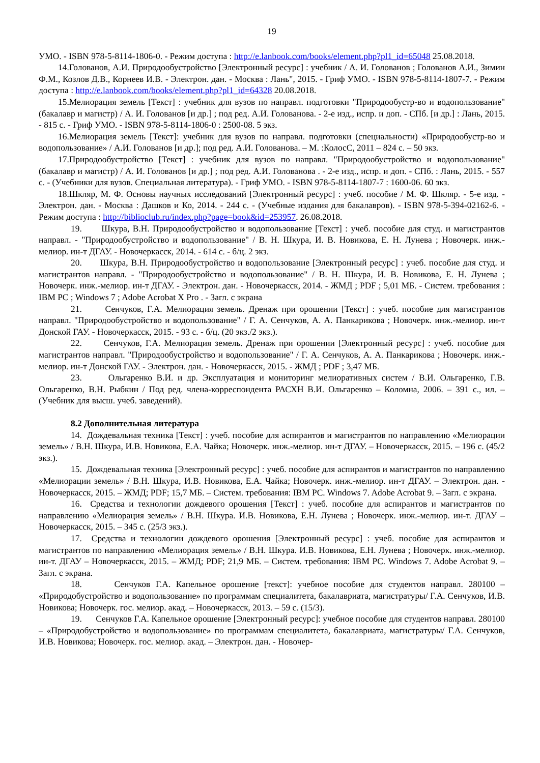19
УМО. - ISBN 978-5-8114-1806-0. - Режим доступа : http://e.lanbook.com/books/element.php?pl1_id=65048 25.08.2018.
14.Голованов, А.И. Природообустройство [Электронный ресурс] : учебник / А. И. Голованов ; Голованов А.И., Зимин Ф.М., Козлов Д.В., Корнеев И.В. - Электрон. дан. - Москва : Лань", 2015. - Гриф УМО. - ISBN 978-5-8114-1807-7. - Режим доступа : http://e.lanbook.com/books/element.php?pl1_id=64328 20.08.2018.
15.Мелиорация земель [Текст] : учебник для вузов по направл. подготовки "Природообустр-во и водопользование"(бакалавр и магистр) / А. И. Голованов [и др.] ; под ред. А.И. Голованова. - 2-е изд., испр. и доп. - СПб. [и др.] : Лань, 2015. - 815 с. - Гриф УМО. - ISBN 978-5-8114-1806-0 : 2500-08. 5 экз.
16.Мелиорация земель [Текст]: учебник для вузов по направл. подготовки (специальности) «Природообустр-во и водопользование» / А.И. Голованов [и др.]; под ред. А.И. Голованова. – М. :КолосС, 2011 – 824 с. – 50 экз.
17.Природообустройство [Текст] : учебник для вузов по направл. "Природообустройство и водопользование" (бакалавр и магистр) / А. И. Голованов [и др.] ; под ред. А.И. Голованова . - 2-е изд., испр. и доп. - СПб. : Лань, 2015. - 557 с. - (Учебники для вузов. Специальная литература). - Гриф УМО. - ISBN 978-5-8114-1807-7 : 1600-06. 60 экз.
18.Шкляр, М. Ф. Основы научных исследований [Электронный ресурс] : учеб. пособие / М. Ф. Шкляр. - 5-е изд. - Электрон. дан. - Москва : Дашков и Ко, 2014. - 244 с. - (Учебные издания для бакалавров). - ISBN 978-5-394-02162-6. - Режим доступа : http://biblioclub.ru/index.php?page=book&id=253957. 26.08.2018.
19. Шкура, В.Н. Природообустройство и водопользование [Текст] : учеб. пособие для студ. и магистрантов направл. - "Природообустройство и водопользование" / В. Н. Шкура, И. В. Новикова, Е. Н. Лунева ; Новочерк. инж.-мелиор. ин-т ДГАУ. - Новочеркасск, 2014. - 614 с. - б/ц. 2 экз.
20. Шкура, В.Н. Природообустройство и водопользование [Электронный ресурс] : учеб. пособие для студ. и магистрантов направл. - "Природообустройство и водопользование" / В. Н. Шкура, И. В. Новикова, Е. Н. Лунева ; Новочерк. инж.-мелиор. ин-т ДГАУ. - Электрон. дан. - Новочеркасск, 2014. - ЖМД ; PDF ; 5,01 МБ. - Систем. требования : IBM PC ; Windows 7 ; Adobe Acrobat X Pro . - Загл. с экрана
21. Сенчуков, Г.А. Мелиорация земель. Дренаж при орошении [Текст] : учеб. пособие для магистрантов направл. "Природообустройство и водопользование" / Г. А. Сенчуков, А. А. Панкарикова ; Новочерк. инж.-мелиор. ин-т Донской ГАУ. - Новочеркасск, 2015. - 93 с. - б/ц. (20 экз./2 экз.).
22. Сенчуков, Г.А. Мелиорация земель. Дренаж при орошении [Электронный ресурс] : учеб. пособие для магистрантов направл. "Природообустройство и водопользование" / Г. А. Сенчуков, А. А. Панкарикова ; Новочерк. инж.-мелиор. ин-т Донской ГАУ. - Электрон. дан. - Новочеркасск, 2015. - ЖМД ; PDF ; 3,47 МБ.
23. Ольгаренко В.И. и др. Эксплуатация и мониторинг мелиоративных систем / В.И. Ольгаренко, Г.В. Ольгаренко, В.Н. Рыбкин / Под ред. члена-корреспондента РАСХН В.И. Ольгаренко – Коломна, 2006. – 391 с., ил. – (Учебник для высш. учеб. заведений).
8.2 Дополнительная литература
14. Дождевальная техника [Текст] : учеб. пособие для аспирантов и магистрантов по направлению «Мелиорации земель» / В.Н. Шкура, И.В. Новикова, Е.А. Чайка; Новочерк. инж.-мелиор. ин-т ДГАУ. – Новочеркасск, 2015. – 196 с. (45/2 экз.).
15. Дождевальная техника [Электронный ресурс] : учеб. пособие для аспирантов и магистрантов по направлению «Мелиорации земель» / В.Н. Шкура, И.В. Новикова, Е.А. Чайка; Новочерк. инж.-мелиор. ин-т ДГАУ. – Электрон. дан. - Новочеркасск, 2015. – ЖМД; PDF; 15,7 МБ. – Систем. требования: IBM PC. Windows 7. Adobe Acrobat 9. – Загл. с экрана.
16. Средства и технологии дождевого орошения [Текст] : учеб. пособие для аспирантов и магистрантов по направлению «Мелиорация земель» / В.Н. Шкура. И.В. Новикова, Е.Н. Лунева ; Новочерк. инж.-мелиор. ин-т. ДГАУ – Новочеркасск, 2015. – 345 с. (25/3 экз.).
17. Средства и технологии дождевого орошения [Электронный ресурс] : учеб. пособие для аспирантов и магистрантов по направлению «Мелиорация земель» / В.Н. Шкура. И.В. Новикова, Е.Н. Лунева ; Новочерк. инж.-мелиор. ин-т. ДГАУ – Новочеркасск, 2015. – ЖМД; PDF; 21,9 МБ. – Систем. требования: IBM PC. Windows 7. Adobe Acrobat 9. – Загл. с экрана.
18. Сенчуков Г.А. Капельное орошение [текст]: учебное пособие для студентов направл. 280100 – «Природобустройство и водопользование» по программам специалитета, бакалавриата, магистратуры/ Г.А. Сенчуков, И.В. Новикова; Новочерк. гос. мелиор. акад. – Новочеркасск, 2013. – 59 с. (15/3).
19. Сенчуков Г.А. Капельное орошение [Электронный ресурс]: учебное пособие для студентов направл. 280100 – «Природобустройство и водопользование» по программам специалитета, бакалавриата, магистратуры/ Г.А. Сенчуков, И.В. Новикова; Новочерк. гос. мелиор. акад. – Электрон. дан. - Новочер-